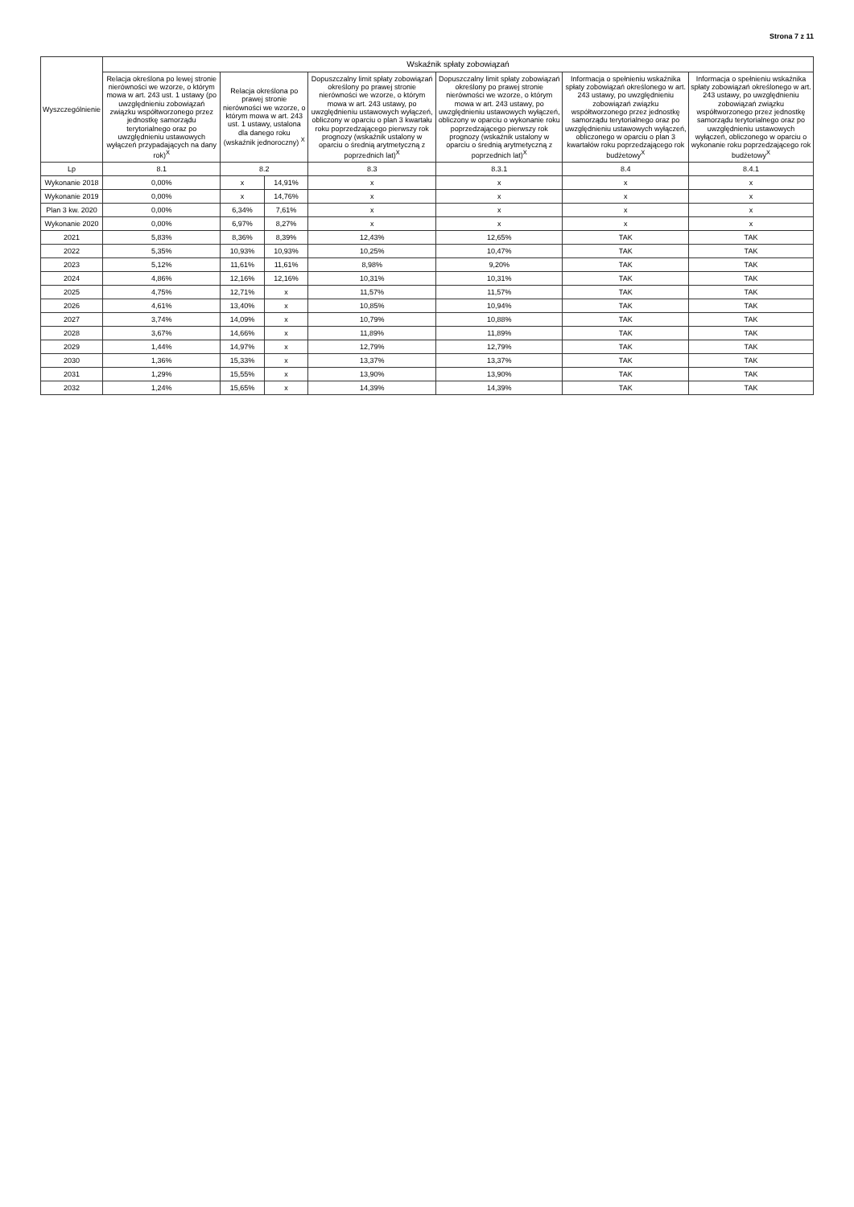Strona 7 z 11
| Wyszczególnienie | Wskaźnik spłaty zobowiązań | | | | | | |
| --- | --- | --- | --- | --- | --- | --- | --- |
| | Relacja określona po lewej stronie nierówności we wzorze, o którym mowa w art. 243 ust. 1 ustawy (po uwzględnieniu zobowiązań związku współtworzonego przez jednostkę samorządu terytorialnego oraz po uwzględnieniu ustawowych wyłączeń przypadających na dany rok)<sup>X</sup> | Relacja określona po prawej stronie nierówności we wzorze, o którym mowa w art. 243 ust. 1 ustawy, ustalona dla danego roku (wskaźnik jednoroczny) <sup>X</sup> | | Dopuszczalny limit spłaty zobowiązań określony po prawej stronie nierówności we wzorze, o którym mowa w art. 243 ustawy, po uwzględnieniu ustawowych wyłączeń, obliczony w oparciu o plan 3 kwartału roku poprzedzającego pierwszy rok prognozy (wskaźnik ustalony w oparciu o średnią arytmetyczną z poprzednich lat)<sup>X</sup> | Dopuszczalny limit spłaty zobowiązań określony po prawej stronie nierówności we wzorze, o którym mowa w art. 243 ustawy, po uwzględnieniu ustawowych wyłączeń, obliczony w oparciu o wykonanie roku poprzedzającego pierwszy rok prognozy (wskaźnik ustalony w oparciu o średnią arytmetyczną z poprzednich lat)<sup>X</sup> | Informacja o spełnieniu wskaźnika spłaty zobowiązań określonego w art. 243 ustawy, po uwzględnieniu zobowiązań związku współtworzonego przez jednostkę samorządu terytorialnego oraz po uwzględnieniu ustawowych wyłączeń, obliczonego w oparciu o plan 3 kwartałów roku poprzedzającego rok budżetowy<sup>X</sup> | Informacja o spełnieniu wskaźnika spłaty zobowiązań określonego w art. 243 ustawy, po uwzględnieniu zobowiązań związku współtworzonego przez jednostkę samorządu terytorialnego oraz po uwzględnieniu ustawowych wyłączeń, obliczonego w oparciu o wykonanie roku poprzedzającego rok budżetowy<sup>X</sup> |
| Lp | 8.1 | 8.2 | | 8.3 | 8.3.1 | 8.4 | 8.4.1 |
| Wykonanie 2018 | 0,00% | x | 14,91% | x | x | x | x |
| Wykonanie 2019 | 0,00% | x | 14,76% | x | x | x | x |
| Plan 3 kw. 2020 | 0,00% | 6,34% | 7,61% | x | x | x | x |
| Wykonanie 2020 | 0,00% | 6,97% | 8,27% | x | x | x | x |
| 2021 | 5,83% | 8,36% | 8,39% | 12,43% | 12,65% | TAK | TAK |
| 2022 | 5,35% | 10,93% | 10,93% | 10,25% | 10,47% | TAK | TAK |
| 2023 | 5,12% | 11,61% | 11,61% | 8,98% | 9,20% | TAK | TAK |
| 2024 | 4,86% | 12,16% | 12,16% | 10,31% | 10,31% | TAK | TAK |
| 2025 | 4,75% | 12,71% | x | 11,57% | 11,57% | TAK | TAK |
| 2026 | 4,61% | 13,40% | x | 10,85% | 10,94% | TAK | TAK |
| 2027 | 3,74% | 14,09% | x | 10,79% | 10,88% | TAK | TAK |
| 2028 | 3,67% | 14,66% | x | 11,89% | 11,89% | TAK | TAK |
| 2029 | 1,44% | 14,97% | x | 12,79% | 12,79% | TAK | TAK |
| 2030 | 1,36% | 15,33% | x | 13,37% | 13,37% | TAK | TAK |
| 2031 | 1,29% | 15,55% | x | 13,90% | 13,90% | TAK | TAK |
| 2032 | 1,24% | 15,65% | x | 14,39% | 14,39% | TAK | TAK |